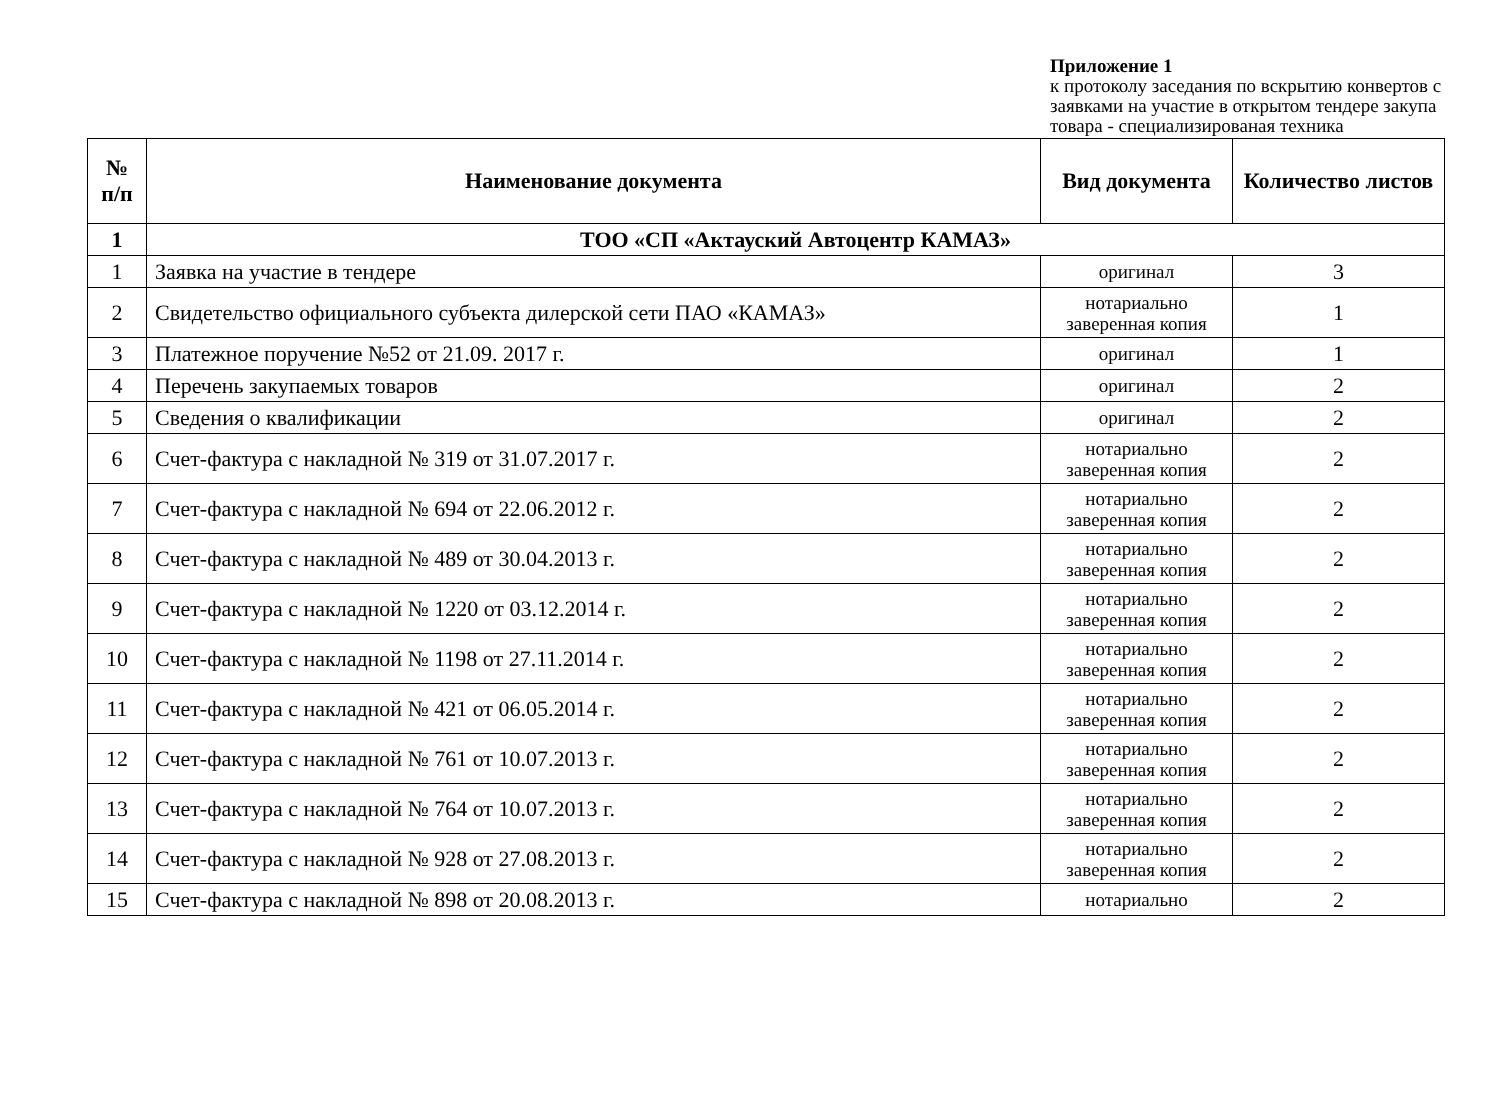Приложение 1
к протоколу заседания по вскрытию конвертов с заявками на участие в открытом тендере закупа товара - специализированая техника
| № п/п | Наименование документа | Вид документа | Количество листов |
| --- | --- | --- | --- |
| 1 | ТОО «СП «Актауский Автоцентр КАМАЗ» | | |
| 1 | Заявка на участие в тендере | оригинал | 3 |
| 2 | Свидетельство официального субъекта дилерской сети ПАО «КАМАЗ» | нотариально заверенная копия | 1 |
| 3 | Платежное поручение №52 от 21.09. 2017 г. | оригинал | 1 |
| 4 | Перечень закупаемых товаров | оригинал | 2 |
| 5 | Сведения о квалификации | оригинал | 2 |
| 6 | Счет-фактура с накладной № 319 от 31.07.2017 г. | нотариально заверенная копия | 2 |
| 7 | Счет-фактура с накладной № 694 от 22.06.2012 г. | нотариально заверенная копия | 2 |
| 8 | Счет-фактура с накладной № 489 от 30.04.2013 г. | нотариально заверенная копия | 2 |
| 9 | Счет-фактура с накладной № 1220 от 03.12.2014 г. | нотариально заверенная копия | 2 |
| 10 | Счет-фактура с накладной № 1198 от 27.11.2014 г. | нотариально заверенная копия | 2 |
| 11 | Счет-фактура с накладной № 421 от 06.05.2014 г. | нотариально заверенная копия | 2 |
| 12 | Счет-фактура с накладной № 761 от 10.07.2013 г. | нотариально заверенная копия | 2 |
| 13 | Счет-фактура с накладной № 764 от 10.07.2013 г. | нотариально заверенная копия | 2 |
| 14 | Счет-фактура с накладной № 928 от 27.08.2013 г. | нотариально заверенная копия | 2 |
| 15 | Счет-фактура с накладной № 898 от 20.08.2013 г. | нотариально | 2 |